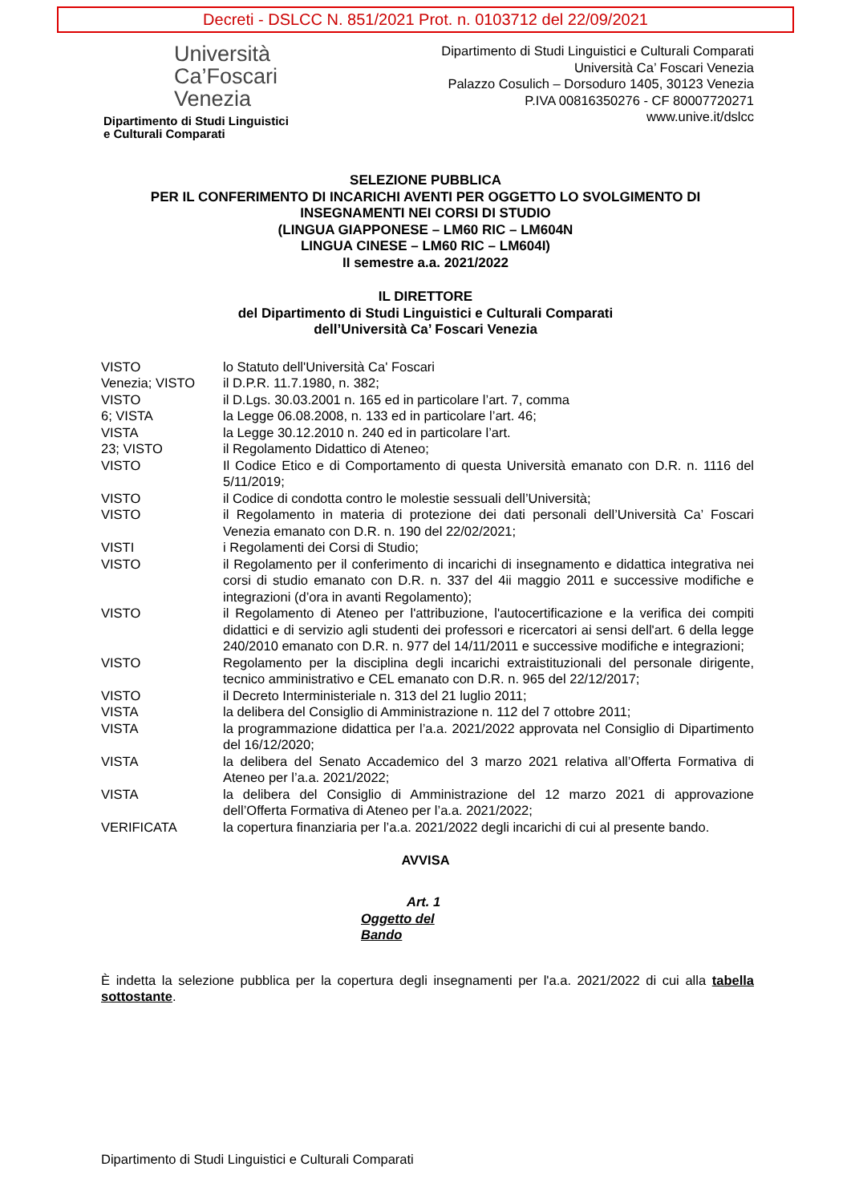Decreti - DSLCC N. 851/2021 Prot. n. 0103712 del 22/09/2021
Università
Ca’Foscari
Venezia
Dipartimento di Studi Linguistici
e Culturali Comparati
Dipartimento di Studi Linguistici e Culturali Comparati
Università Ca’ Foscari Venezia
Palazzo Cosulich – Dorsoduro 1405, 30123 Venezia
P.IVA 00816350276 - CF 80007720271
www.unive.it/dslcc
SELEZIONE PUBBLICA
PER IL CONFERIMENTO DI INCARICHI AVENTI PER OGGETTO LO SVOLGIMENTO DI
INSEGNAMENTI NEI CORSI DI STUDIO
(LINGUA GIAPPONESE – LM60 RIC – LM604N
LINGUA CINESE – LM60 RIC – LM604I)
II semestre a.a. 2021/2022
IL DIRETTORE
del Dipartimento di Studi Linguistici e Culturali Comparati
dell’Università Ca’ Foscari Venezia
| VISTO | lo Statuto dell'Università Ca' Foscari |
| Venezia; VISTO | il D.P.R. 11.7.1980, n. 382; |
| VISTO | il D.Lgs. 30.03.2001 n. 165 ed in particolare l’art. 7, comma |
| 6; VISTA | la Legge 06.08.2008, n. 133 ed in particolare l’art. 46; |
| VISTA | la Legge 30.12.2010 n. 240 ed in particolare l’art. |
| 23; VISTO | il Regolamento Didattico di Ateneo; |
| VISTO | Il Codice Etico e di Comportamento di questa Università emanato con D.R. n. 1116 del 5/11/2019; |
| VISTO | il Codice di condotta contro le molestie sessuali dell’Università; |
| VISTO | il Regolamento in materia di protezione dei dati personali dell’Università Ca’ Foscari Venezia emanato con D.R. n. 190 del 22/02/2021; |
| VISTI | i Regolamenti dei Corsi di Studio; |
| VISTO | il Regolamento per il conferimento di incarichi di insegnamento e didattica integrativa nei corsi di studio emanato con D.R. n. 337 del 4ii maggio 2011 e successive modifiche e integrazioni (d’ora in avanti Regolamento); |
| VISTO | il Regolamento di Ateneo per l'attribuzione, l'autocertificazione e la verifica dei compiti didattici e di servizio agli studenti dei professori e ricercatori ai sensi dell'art. 6 della legge 240/2010 emanato con D.R. n. 977 del 14/11/2011 e successive modifiche e integrazioni; |
| VISTO | Regolamento per la disciplina degli incarichi extraistituzionali del personale dirigente, tecnico amministrativo e CEL emanato con D.R. n. 965 del 22/12/2017; |
| VISTO | il Decreto Interministeriale n. 313 del 21 luglio 2011; |
| VISTA | la delibera del Consiglio di Amministrazione n. 112 del 7 ottobre 2011; |
| VISTA | la programmazione didattica per l’a.a. 2021/2022 approvata nel Consiglio di Dipartimento del 16/12/2020; |
| VISTA | la delibera del Senato Accademico del 3 marzo 2021 relativa all’Offerta Formativa di Ateneo per l’a.a. 2021/2022; |
| VISTA | la delibera del Consiglio di Amministrazione del 12 marzo 2021 di approvazione dell’Offerta Formativa di Ateneo per l’a.a. 2021/2022; |
| VERIFICATA | la copertura finanziaria per l’a.a. 2021/2022 degli incarichi di cui al presente bando. |
AVVISA
Art. 1
Oggetto del
Bando
È indetta la selezione pubblica per la copertura degli insegnamenti per l'a.a. 2021/2022 di cui alla tabella sottostante.
Dipartimento di Studi Linguistici e Culturali Comparati